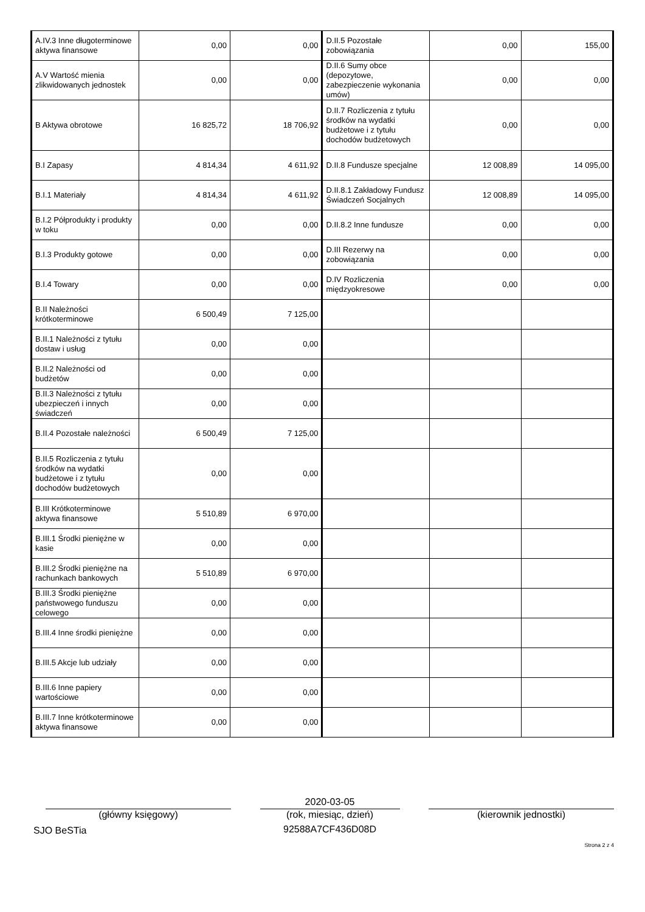| A.IV.3 Inne długoterminowe aktywa finansowe | 0,00 | 0,00 | D.II.5 Pozostałe zobowiązania | 0,00 | 155,00 |
| A.V Wartość mienia zlikwidowanych jednostek | 0,00 | 0,00 | D.II.6 Sumy obce (depozytowe, zabezpieczenie wykonania umów) | 0,00 | 0,00 |
| B Aktywa obrotowe | 16 825,72 | 18 706,92 | D.II.7 Rozliczenia z tytułu środków na wydatki budżetowe i z tytułu dochodów budżetowych | 0,00 | 0,00 |
| B.I Zapasy | 4 814,34 | 4 611,92 | D.II.8 Fundusze specjalne | 12 008,89 | 14 095,00 |
| B.I.1 Materiały | 4 814,34 | 4 611,92 | D.II.8.1 Zakładowy Fundusz Świadczeń Socjalnych | 12 008,89 | 14 095,00 |
| B.I.2 Półprodukty i produkty w toku | 0,00 | 0,00 | D.II.8.2 Inne fundusze | 0,00 | 0,00 |
| B.I.3 Produkty gotowe | 0,00 | 0,00 | D.III Rezerwy na zobowiązania | 0,00 | 0,00 |
| B.I.4 Towary | 0,00 | 0,00 | D.IV Rozliczenia międzyokresowe | 0,00 | 0,00 |
| B.II Należności krótkoterminowe | 6 500,49 | 7 125,00 | | | |
| B.II.1 Należności z tytułu dostaw i usług | 0,00 | 0,00 | | | |
| B.II.2 Należności od budżetów | 0,00 | 0,00 | | | |
| B.II.3 Należności z tytułu ubezpieczeń i innych świadczeń | 0,00 | 0,00 | | | |
| B.II.4 Pozostałe należności | 6 500,49 | 7 125,00 | | | |
| B.II.5 Rozliczenia z tytułu środków na wydatki budżetowe i z tytułu dochodów budżetowych | 0,00 | 0,00 | | | |
| B.III Krótkoterminowe aktywa finansowe | 5 510,89 | 6 970,00 | | | |
| B.III.1 Środki pieniężne w kasie | 0,00 | 0,00 | | | |
| B.III.2 Środki pieniężne na rachunkach bankowych | 5 510,89 | 6 970,00 | | | |
| B.III.3 Środki pieniężne państwowego funduszu celowego | 0,00 | 0,00 | | | |
| B.III.4 Inne środki pieniężne | 0,00 | 0,00 | | | |
| B.III.5 Akcje lub udziały | 0,00 | 0,00 | | | |
| B.III.6 Inne papiery wartościowe | 0,00 | 0,00 | | | |
| B.III.7 Inne krótkoterminowe aktywa finansowe | 0,00 | 0,00 | | | |
(główny księgowy)
SJO BeSTia
2020-03-05
(rok, miesiąc, dzień)
92588A7CF436D08D
(kierownik jednostki)
Strona 2 z 4